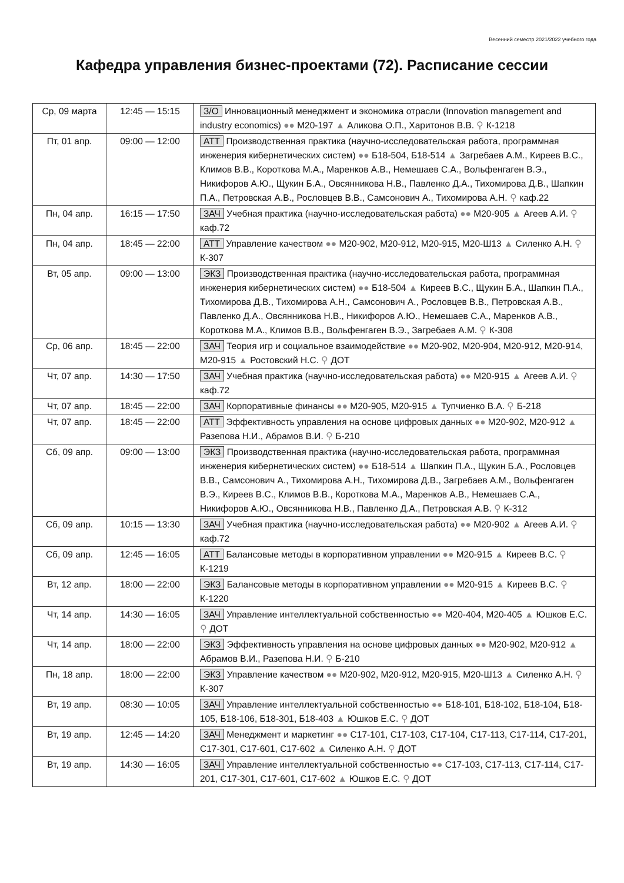Весенний семестр 2021/2022 учебного года
Кафедра управления бизнес-проектами (72). Расписание сессии
| Ср, 09 марта | 12:45 — 15:15 | З/О Инновационный менеджмент и экономика отрасли (Innovation management and industry economics) ●● М20-197 ▲ Аликова О.П., Харитонов В.В. ⚲ К-1218 |
| Пт, 01 апр. | 09:00 — 12:00 | АТТ Производственная практика (научно-исследовательская работа, программная инженерия кибернетических систем) ●● Б18-504, Б18-514 ▲ Загребаев А.М., Киреев В.С., Климов В.В., Короткова М.А., Маренков А.В., Немешаев С.А., Вольфенгаген В.Э., Никифоров А.Ю., Щукин Б.А., Овсянникова Н.В., Павленко Д.А., Тихомирова Д.В., Шапкин П.А., Петровская А.В., Рословцев В.В., Самсонович А., Тихомирова А.Н. ⚲ каф.22 |
| Пн, 04 апр. | 16:15 — 17:50 | ЗАЧ Учебная практика (научно-исследовательская работа) ●● М20-905 ▲ Агеев А.И. ⚲ каф.72 |
| Пн, 04 апр. | 18:45 — 22:00 | АТТ Управление качеством ●● М20-902, М20-912, М20-915, М20-Ш13 ▲ Силенко А.Н. ⚲ К-307 |
| Вт, 05 апр. | 09:00 — 13:00 | ЭКЗ Производственная практика (научно-исследовательская работа, программная инженерия кибернетических систем) ●● Б18-504 ▲ Киреев В.С., Щукин Б.А., Шапкин П.А., Тихомирова Д.В., Тихомирова А.Н., Самсонович А., Рословцев В.В., Петровская А.В., Павленко Д.А., Овсянникова Н.В., Никифоров А.Ю., Немешаев С.А., Маренков А.В., Короткова М.А., Климов В.В., Вольфенгаген В.Э., Загребаев А.М. ⚲ К-308 |
| Ср, 06 апр. | 18:45 — 22:00 | ЗАЧ Теория игр и социальное взаимодействие ●● М20-902, М20-904, М20-912, М20-914, М20-915 ▲ Ростовский Н.С. ⚲ ДОТ |
| Чт, 07 апр. | 14:30 — 17:50 | ЗАЧ Учебная практика (научно-исследовательская работа) ●● М20-915 ▲ Агеев А.И. ⚲ каф.72 |
| Чт, 07 апр. | 18:45 — 22:00 | ЗАЧ Корпоративные финансы ●● М20-905, М20-915 ▲ Тупчиенко В.А. ⚲ Б-218 |
| Чт, 07 апр. | 18:45 — 22:00 | АТТ Эффективность управления на основе цифровых данных ●● М20-902, М20-912 ▲ Разепова Н.И., Абрамов В.И. ⚲ Б-210 |
| Сб, 09 апр. | 09:00 — 13:00 | ЭКЗ Производственная практика (научно-исследовательская работа, программная инженерия кибернетических систем) ●● Б18-514 ▲ Шапкин П.А., Щукин Б.А., Рословцев В.В., Самсонович А., Тихомирова А.Н., Тихомирова Д.В., Загребаев А.М., Вольфенгаген В.Э., Киреев В.С., Климов В.В., Короткова М.А., Маренков А.В., Немешаев С.А., Никифоров А.Ю., Овсянникова Н.В., Павленко Д.А., Петровская А.В. ⚲ К-312 |
| Сб, 09 апр. | 10:15 — 13:30 | ЗАЧ Учебная практика (научно-исследовательская работа) ●● М20-902 ▲ Агеев А.И. ⚲ каф.72 |
| Сб, 09 апр. | 12:45 — 16:05 | АТТ Балансовые методы в корпоративном управлении ●● М20-915 ▲ Киреев В.С. ⚲ К-1219 |
| Вт, 12 апр. | 18:00 — 22:00 | ЭКЗ Балансовые методы в корпоративном управлении ●● М20-915 ▲ Киреев В.С. ⚲ К-1220 |
| Чт, 14 апр. | 14:30 — 16:05 | ЗАЧ Управление интеллектуальной собственностью ●● М20-404, М20-405 ▲ Юшков Е.С. ⚲ ДОТ |
| Чт, 14 апр. | 18:00 — 22:00 | ЭКЗ Эффективность управления на основе цифровых данных ●● М20-902, М20-912 ▲ Абрамов В.И., Разепова Н.И. ⚲ Б-210 |
| Пн, 18 апр. | 18:00 — 22:00 | ЭКЗ Управление качеством ●● М20-902, М20-912, М20-915, М20-Ш13 ▲ Силенко А.Н. ⚲ К-307 |
| Вт, 19 апр. | 08:30 — 10:05 | ЗАЧ Управление интеллектуальной собственностью ●● Б18-101, Б18-102, Б18-104, Б18-105, Б18-106, Б18-301, Б18-403 ▲ Юшков Е.С. ⚲ ДОТ |
| Вт, 19 апр. | 12:45 — 14:20 | ЗАЧ Менеджмент и маркетинг ●● С17-101, С17-103, С17-104, С17-113, С17-114, С17-201, С17-301, С17-601, С17-602 ▲ Силенко А.Н. ⚲ ДОТ |
| Вт, 19 апр. | 14:30 — 16:05 | ЗАЧ Управление интеллектуальной собственностью ●● С17-103, С17-113, С17-114, С17-201, С17-301, С17-601, С17-602 ▲ Юшков Е.С. ⚲ ДОТ |